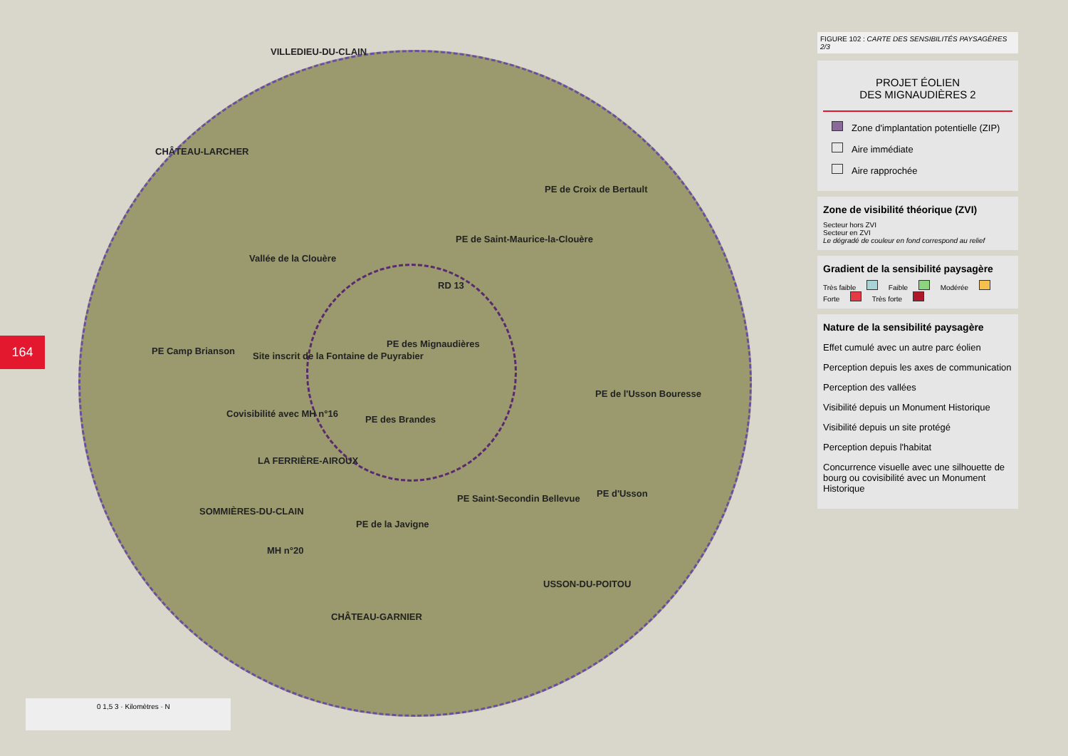VILLEDIEU-DU-CLAIN
CHÂTEAU-LARCHER
PE de Croix de Bertault
PE de Saint-Maurice-la-Clouère
Vallée de la Clouère
RD 13
PE des Mignaudières
PE Camp Brianson
Site inscrit de la Fontaine de Puyrabier
PE de l'Usson Bouresse
Covisibilité avec MH n°16
PE des Brandes
LA FERRIÈRE-AIROUX
PE Saint-Secondin Bellevue PE d'Usson
SOMMIÈRES-DU-CLAIN
PE de la Javigne
MH n°20
USSON-DU-POITOU
CHÂTEAU-GARNIER
164
0 1,5 3 · Kilomètres · N
FIGURE 102 : CARTE DES SENSIBILITÉS PAYSAGÈRES 2/3
PROJET ÉOLIEN
DES MIGNAUDIÈRES 2
Zone d'implantation potentielle (ZIP)
Aire immédiate
Aire rapprochée
Zone de visibilité théorique (ZVI)
Secteur hors ZVI
Secteur en ZVI
Le dégradé de couleur en fond correspond au relief
Gradient de la sensibilité paysagère
Très faible Faible Modérée Forte Très forte
Nature de la sensibilité paysagère
Effet cumulé avec un autre parc éolien
Perception depuis les axes de communication
Perception des vallées
Visibilité depuis un Monument Historique
Visibilité depuis un site protégé
Perception depuis l'habitat
Concurrence visuelle avec une silhouette de bourg ou covisibilité avec un Monument Historique